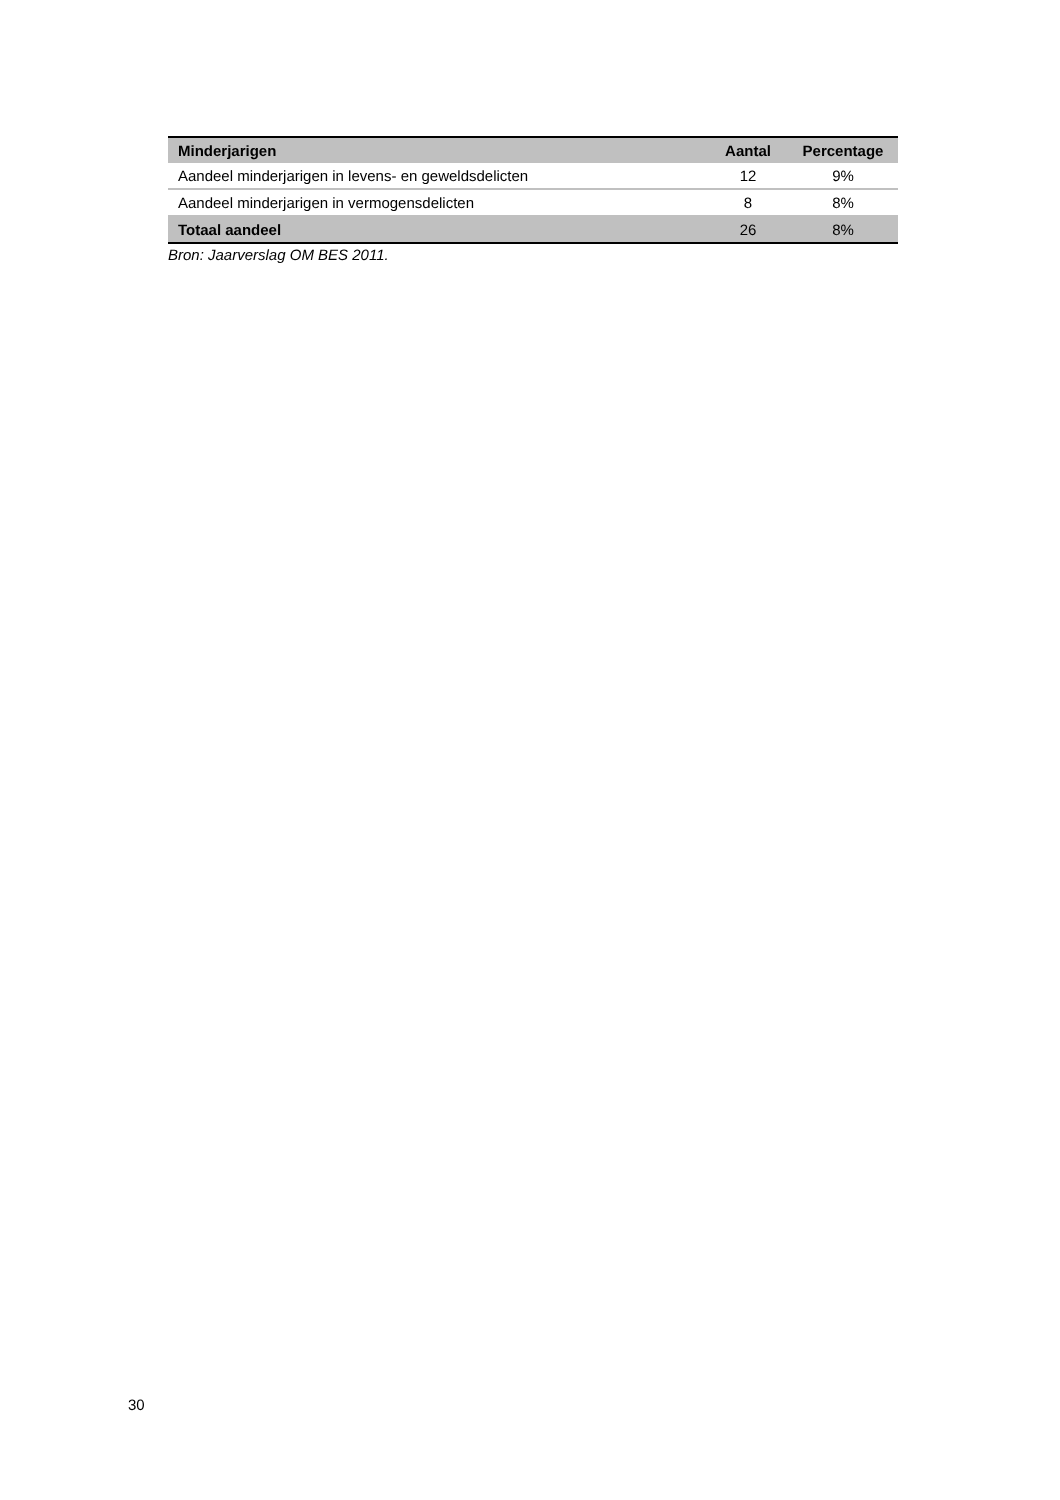| Minderjarigen | Aantal | Percentage |
| --- | --- | --- |
| Aandeel minderjarigen in levens- en geweldsdelicten | 12 | 9% |
| Aandeel minderjarigen in vermogensdelicten | 8 | 8% |
| Totaal aandeel | 26 | 8% |
Bron: Jaarverslag OM BES 2011.
30